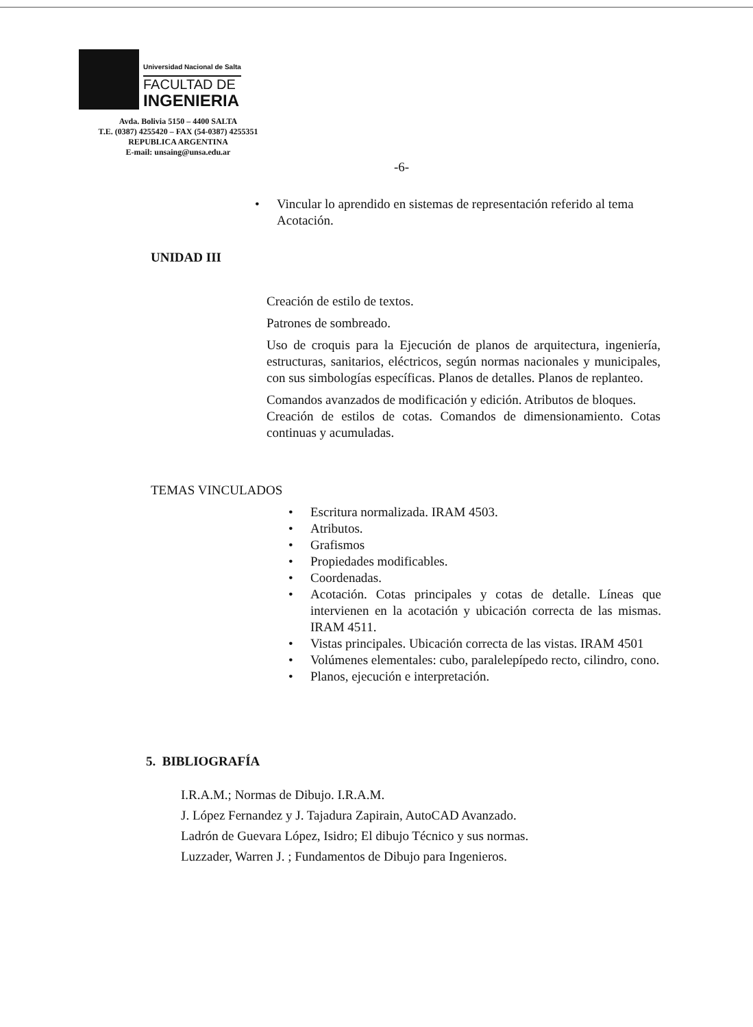Universidad Nacional de Salta
FACULTAD DE
INGENIERIA
Avda. Bolivia 5150 – 4400 SALTA
T.E. (0387) 4255420 – FAX (54-0387) 4255351
REPUBLICA ARGENTINA
E-mail: unsaing@unsa.edu.ar
-6-
• Vincular lo aprendido en sistemas de representación referido al tema Acotación.
UNIDAD III
Creación de estilo de textos.
Patrones de sombreado.
Uso de croquis para la Ejecución de planos de arquitectura, ingeniería, estructuras, sanitarios, eléctricos, según normas nacionales y municipales, con sus simbologías específicas. Planos de detalles. Planos de replanteo.
Comandos avanzados de modificación y edición. Atributos de bloques.
Creación de estilos de cotas. Comandos de dimensionamiento. Cotas continuas y acumuladas.
TEMAS VINCULADOS
• Escritura normalizada. IRAM 4503.
• Atributos.
• Grafismos
• Propiedades modificables.
• Coordenadas.
• Acotación. Cotas principales y cotas de detalle. Líneas que intervienen en la acotación y ubicación correcta de las mismas. IRAM 4511.
• Vistas principales. Ubicación correcta de las vistas. IRAM 4501
• Volúmenes elementales: cubo, paralelepípedo recto, cilindro, cono.
• Planos, ejecución e interpretación.
5. BIBLIOGRAFÍA
I.R.A.M.; Normas de Dibujo. I.R.A.M.
J. López Fernandez y J. Tajadura Zapirain, AutoCAD Avanzado.
Ladrón de Guevara López, Isidro; El dibujo Técnico y sus normas.
Luzzader, Warren J. ; Fundamentos de Dibujo para Ingenieros.